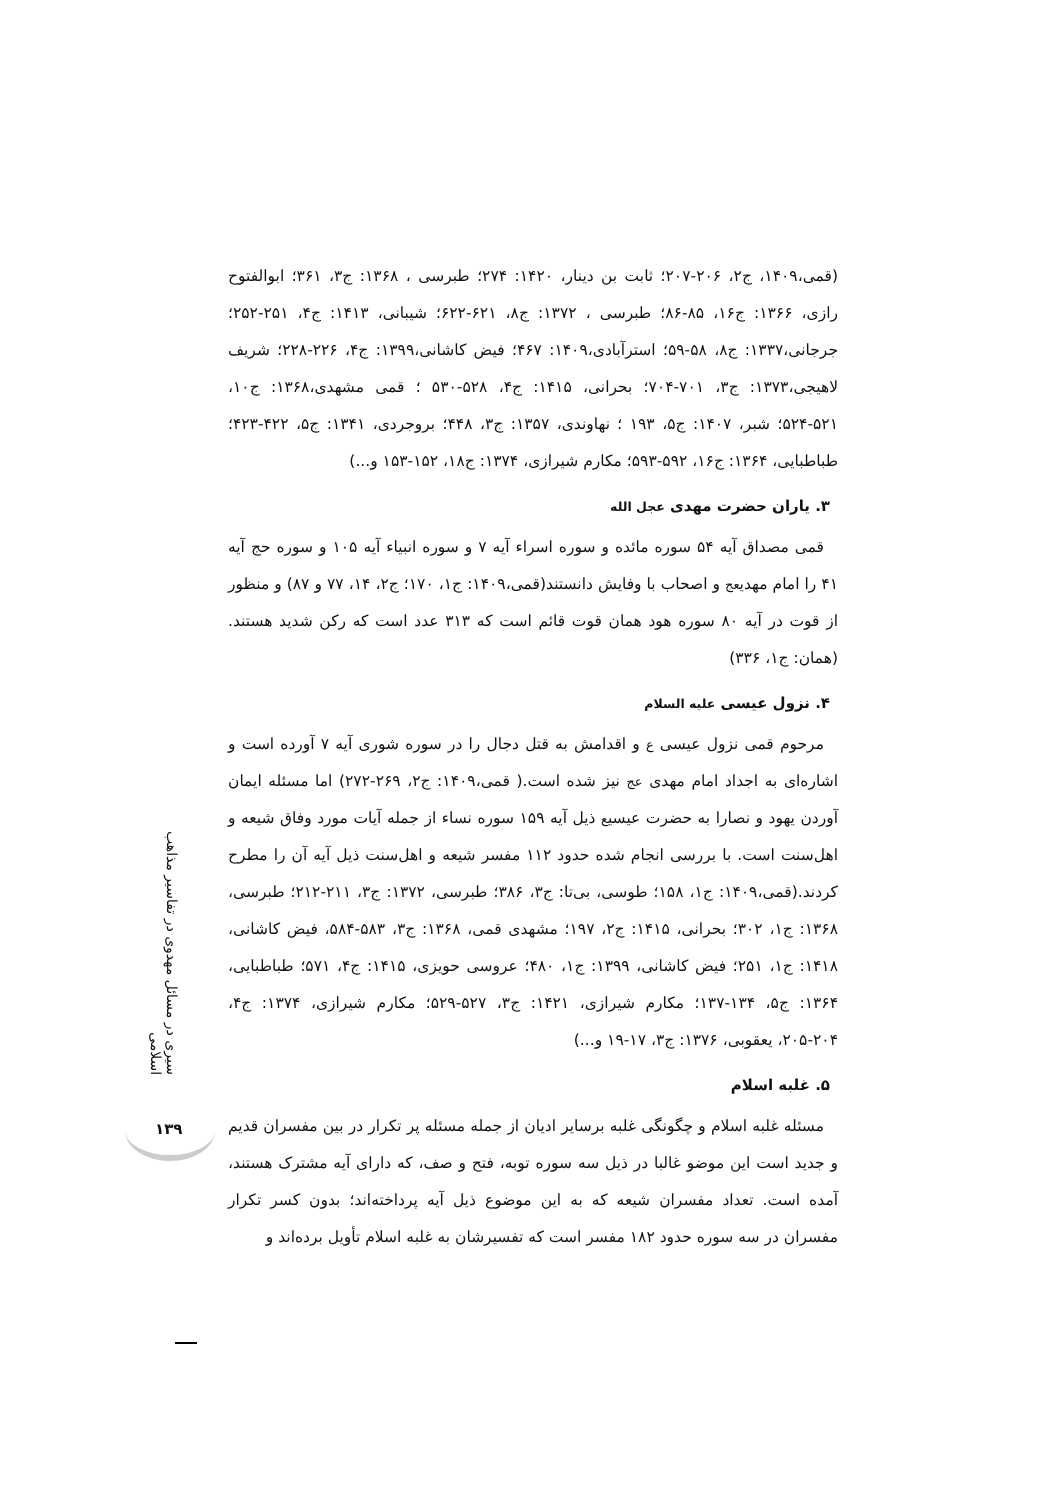(قمی،۱۴۰۹، ج۲، ۲۰۶-۲۰۷؛ ثابت بن دینار، ۱۴۲۰: ۲۷۴؛ طبرسی ، ۱۳۶۸: ج۳، ۳۶۱؛ ابوالفتوح رازی، ۱۳۶۶: ج۱۶، ۸۵-۸۶؛ طبرسی ، ۱۳۷۲: ج۸، ۶۲۱-۶۲۲؛ شیبانی، ۱۴۱۳: ج۴، ۲۵۱-۲۵۲؛ جرجانی،۱۳۳۷: ج۸، ۵۸-۵۹؛ استرآبادی،۱۴۰۹: ۴۶۷؛ فیض کاشانی،۱۳۹۹: ج۴، ۲۲۶-۲۲۸؛ شریف لاهیجی،۱۳۷۳: ج۳، ۷۰۱-۷۰۴؛ بحرانی، ۱۴۱۵: ج۴، ۵۲۸-۵۳۰ ؛ قمی مشهدی،۱۳۶۸: ج۱۰، ۵۲۱-۵۲۴؛ شبر، ۱۴۰۷: ج۵، ۱۹۳ ؛ نهاوندی، ۱۳۵۷: ج۳، ۴۴۸؛ بروجردی، ۱۳۴۱: ج۵، ۴۲۲-۴۲۳؛ طباطبایی، ۱۳۶۴: ج۱۶، ۵۹۲-۵۹۳؛ مکارم شیرازی، ۱۳۷۴: ج۱۸، ۱۵۲-۱۵۳ و...)
۳. یاران حضرت مهدی عجل الله
قمی مصداق آیه ۵۴ سوره مائده و سوره اسراء آیه ۷ و سوره انبیاء آیه ۱۰۵ و سوره حج آیه ۴۱ را امام مهدیعج و اصحاب با وفایش دانستند(قمی،۱۴۰۹: ج۱، ۱۷۰؛ ج۲، ۱۴، ۷۷ و ۸۷) و منظور از قوت در آیه ۸۰ سوره هود همان قوت قائم است که ۳۱۳ عدد است که رکن شدید هستند. (همان: ج۱، ۳۳۶)
۴. نزول عیسی علیه السلام
مرحوم قمی نزول عیسی ع و اقدامش به قتل دجال را در سوره شوری آیه ۷ آورده است و اشاره‌ای به اجداد امام مهدی عج نیز شده است.( قمی،۱۴۰۹: ج۲، ۲۶۹-۲۷۲) اما مسئله ایمان آوردن یهود و نصارا به حضرت عیسیع ذیل آیه ۱۵۹ سوره نساء از جمله آیات مورد وفاق شیعه و اهل‌سنت است. با بررسی انجام شده حدود ۱۱۲ مفسر شیعه و اهل‌سنت ذیل آیه آن را مطرح کردند.(قمی،۱۴۰۹: ج۱، ۱۵۸؛ طوسی، بی‌تا: ج۳، ۳۸۶؛ طبرسی، ۱۳۷۲: ج۳، ۲۱۱-۲۱۲؛ طبرسی، ۱۳۶۸: ج۱، ۳۰۲؛ بحرانی، ۱۴۱۵: ج۲، ۱۹۷؛ مشهدی قمی، ۱۳۶۸: ج۳، ۵۸۳-۵۸۴، فیض کاشانی، ۱۴۱۸: ج۱، ۲۵۱؛ فیض کاشانی، ۱۳۹۹: ج۱، ۴۸۰؛ عروسی حویزی، ۱۴۱۵: ج۴، ۵۷۱؛ طباطبایی، ۱۳۶۴: ج۵، ۱۳۴-۱۳۷؛ مکارم شیرازی، ۱۴۲۱: ج۳، ۵۲۷-۵۲۹؛ مکارم شیرازی، ۱۳۷۴: ج۴، ۲۰۴-۲۰۵، یعقوبی، ۱۳۷۶: ج۳، ۱۷-۱۹ و...)
۵. غلبه اسلام
مسئله غلبه اسلام و چگونگی غلبه برسایر ادیان از جمله مسئله پر تکرار در بین مفسران قدیم و جدید است این موضو غالبا در ذیل سه سوره توبه، فتح و صف، که دارای آیه مشترک هستند، آمده است. تعداد مفسران شیعه که به این موضوع ذیل آیه پرداخته‌اند؛ بدون کسر تکرار مفسران در سه سوره حدود ۱۸۲ مفسر است که تفسیرشان به غلبه اسلام تأویل برده‌اند و
سیری در مسائل مهدوی در تفاسیر مذاهب اسلامی
۱۳۹